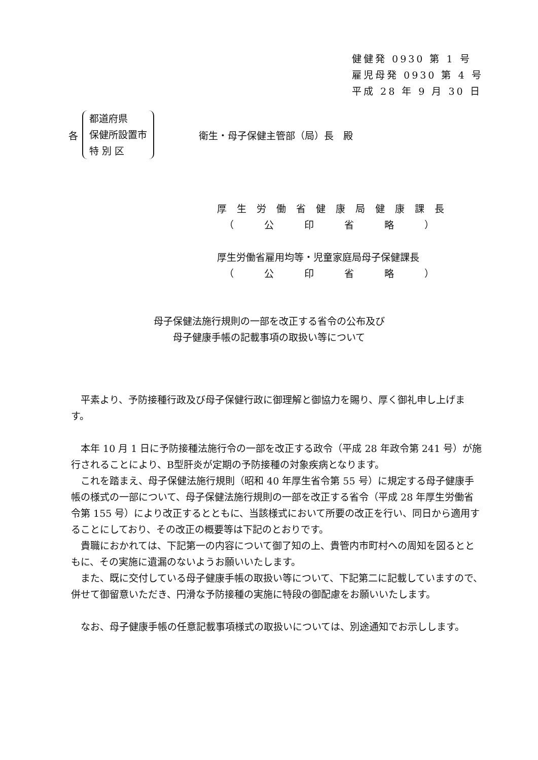健健発 0930 第 1 号
雇児母発 0930 第 4 号
平成 28 年 9 月 30 日
各
都道府県
保健所設置市
特 別 区
衛生・母子保健主管部（局）長　殿
厚生労働省健康局健康課長
（公印省略）
厚生労働省雇用均等・児童家庭局母子保健課長
（公印省略）
母子保健法施行規則の一部を改正する省令の公布及び
母子健康手帳の記載事項の取扱い等について
平素より、予防接種行政及び母子保健行政に御理解と御協力を賜り、厚く御礼申し上げます。
本年 10 月 1 日に予防接種法施行令の一部を改正する政令（平成 28 年政令第 241 号）が施行されることにより、B型肝炎が定期の予防接種の対象疾病となります。
これを踏まえ、母子保健法施行規則（昭和 40 年厚生省令第 55 号）に規定する母子健康手帳の様式の一部について、母子保健法施行規則の一部を改正する省令（平成 28 年厚生労働省令第 155 号）により改正するとともに、当該様式において所要の改正を行い、同日から適用することにしており、その改正の概要等は下記のとおりです。
貴職におかれては、下記第一の内容について御了知の上、貴管内市町村への周知を図るとともに、その実施に遺漏のないようお願いいたします。
また、既に交付している母子健康手帳の取扱い等について、下記第二に記載していますので、併せて御留意いただき、円滑な予防接種の実施に特段の御配慮をお願いいたします。
なお、母子健康手帳の任意記載事項様式の取扱いについては、別途通知でお示しします。